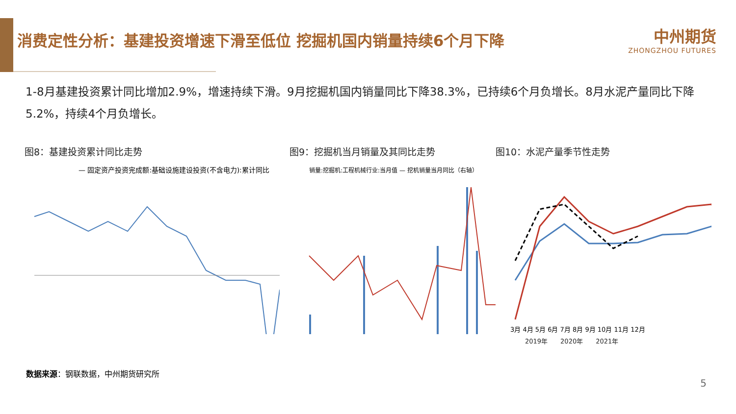消费定性分析：基建投资增速下滑至低位 挖掘机国内销量持续6个月下降
中州期货
ZHONGZHOU FUTURES
1-8月基建投资累计同比增加2.9%，增速持续下滑。9月挖掘机国内销量同比下降38.3%，已持续6个月负增长。8月水泥产量同比下降5.2%，持续4个月负增长。
图8：基建投资累计同比走势
— 固定资产投资完成额:基础设施建设投资(不含电力):累计同比
图9：挖掘机当月销量及其同比走势
销量:挖掘机:工程机械行业:当月值 — 挖机销量当月同比（右轴）
图10：水泥产量季节性走势
3月 4月 5月 6月 7月 8月 9月 10月 11月 12月
2019年　　2020年　　2021年
数据来源：钢联数据，中州期货研究所
5